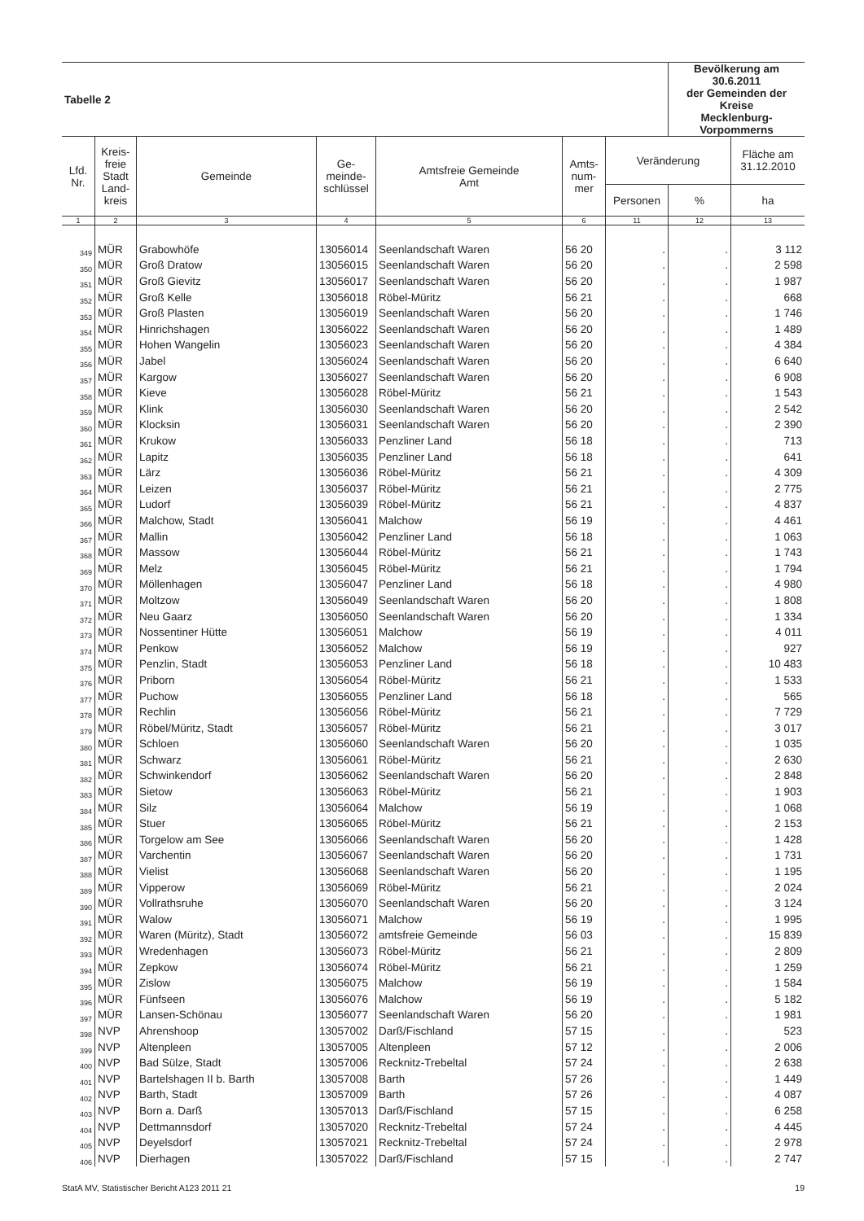| Tabelle 2 | | | | | | | Bevölkerung am 30.6.2011 der Gemeinden der Kreise Mecklenburg-Vorpommerns | |
| Lfd. Nr. | Kreis- freie Stadt Land- kreis | Gemeinde | Ge- meinde- schlüssel | Amtsfreie Gemeinde Amt | Amts- num- mer | Veränderung | | Fläche am 31.12.2010 |
| | | | | | | Personen | % | ha |
| 1 | 2 | 3 | 4 | 5 | 6 | 11 | 12 | 13 |
| 349 | MÜR | Grabowhöfe | 13056014 | Seenlandschaft Waren | 56 20 | . | . | 3 112 |
| 350 | MÜR | Groß Dratow | 13056015 | Seenlandschaft Waren | 56 20 | . | . | 2 598 |
| 351 | MÜR | Groß Gievitz | 13056017 | Seenlandschaft Waren | 56 20 | . | . | 1 987 |
| 352 | MÜR | Groß Kelle | 13056018 | Röbel-Müritz | 56 21 | . | . | 668 |
| 353 | MÜR | Groß Plasten | 13056019 | Seenlandschaft Waren | 56 20 | . | . | 1 746 |
| 354 | MÜR | Hinrichshagen | 13056022 | Seenlandschaft Waren | 56 20 | . | . | 1 489 |
| 355 | MÜR | Hohen Wangelin | 13056023 | Seenlandschaft Waren | 56 20 | . | . | 4 384 |
| 356 | MÜR | Jabel | 13056024 | Seenlandschaft Waren | 56 20 | . | . | 6 640 |
| 357 | MÜR | Kargow | 13056027 | Seenlandschaft Waren | 56 20 | . | . | 6 908 |
| 358 | MÜR | Kieve | 13056028 | Röbel-Müritz | 56 21 | . | . | 1 543 |
| 359 | MÜR | Klink | 13056030 | Seenlandschaft Waren | 56 20 | . | . | 2 542 |
| 360 | MÜR | Klocksin | 13056031 | Seenlandschaft Waren | 56 20 | . | . | 2 390 |
| 361 | MÜR | Krukow | 13056033 | Penzliner Land | 56 18 | . | . | 713 |
| 362 | MÜR | Lapitz | 13056035 | Penzliner Land | 56 18 | . | . | 641 |
| 363 | MÜR | Lärz | 13056036 | Röbel-Müritz | 56 21 | . | . | 4 309 |
| 364 | MÜR | Leizen | 13056037 | Röbel-Müritz | 56 21 | . | . | 2 775 |
| 365 | MÜR | Ludorf | 13056039 | Röbel-Müritz | 56 21 | . | . | 4 837 |
| 366 | MÜR | Malchow, Stadt | 13056041 | Malchow | 56 19 | . | . | 4 461 |
| 367 | MÜR | Mallin | 13056042 | Penzliner Land | 56 18 | . | . | 1 063 |
| 368 | MÜR | Massow | 13056044 | Röbel-Müritz | 56 21 | . | . | 1 743 |
| 369 | MÜR | Melz | 13056045 | Röbel-Müritz | 56 21 | . | . | 1 794 |
| 370 | MÜR | Möllenhagen | 13056047 | Penzliner Land | 56 18 | . | . | 4 980 |
| 371 | MÜR | Moltzow | 13056049 | Seenlandschaft Waren | 56 20 | . | . | 1 808 |
| 372 | MÜR | Neu Gaarz | 13056050 | Seenlandschaft Waren | 56 20 | . | . | 1 334 |
| 373 | MÜR | Nossentiner Hütte | 13056051 | Malchow | 56 19 | . | . | 4 011 |
| 374 | MÜR | Penkow | 13056052 | Malchow | 56 19 | . | . | 927 |
| 375 | MÜR | Penzlin, Stadt | 13056053 | Penzliner Land | 56 18 | . | . | 10 483 |
| 376 | MÜR | Priborn | 13056054 | Röbel-Müritz | 56 21 | . | . | 1 533 |
| 377 | MÜR | Puchow | 13056055 | Penzliner Land | 56 18 | . | . | 565 |
| 378 | MÜR | Rechlin | 13056056 | Röbel-Müritz | 56 21 | . | . | 7 729 |
| 379 | MÜR | Röbel/Müritz, Stadt | 13056057 | Röbel-Müritz | 56 21 | . | . | 3 017 |
| 380 | MÜR | Schloen | 13056060 | Seenlandschaft Waren | 56 20 | . | . | 1 035 |
| 381 | MÜR | Schwarz | 13056061 | Röbel-Müritz | 56 21 | . | . | 2 630 |
| 382 | MÜR | Schwinkendorf | 13056062 | Seenlandschaft Waren | 56 20 | . | . | 2 848 |
| 383 | MÜR | Sietow | 13056063 | Röbel-Müritz | 56 21 | . | . | 1 903 |
| 384 | MÜR | Silz | 13056064 | Malchow | 56 19 | . | . | 1 068 |
| 385 | MÜR | Stuer | 13056065 | Röbel-Müritz | 56 21 | . | . | 2 153 |
| 386 | MÜR | Torgelow am See | 13056066 | Seenlandschaft Waren | 56 20 | . | . | 1 428 |
| 387 | MÜR | Varchentin | 13056067 | Seenlandschaft Waren | 56 20 | . | . | 1 731 |
| 388 | MÜR | Vielist | 13056068 | Seenlandschaft Waren | 56 20 | . | . | 1 195 |
| 389 | MÜR | Vipperow | 13056069 | Röbel-Müritz | 56 21 | . | . | 2 024 |
| 390 | MÜR | Vollrathsruhe | 13056070 | Seenlandschaft Waren | 56 20 | . | . | 3 124 |
| 391 | MÜR | Walow | 13056071 | Malchow | 56 19 | . | . | 1 995 |
| 392 | MÜR | Waren (Müritz), Stadt | 13056072 | amtsfreie Gemeinde | 56 03 | . | . | 15 839 |
| 393 | MÜR | Wredenhagen | 13056073 | Röbel-Müritz | 56 21 | . | . | 2 809 |
| 394 | MÜR | Zepkow | 13056074 | Röbel-Müritz | 56 21 | . | . | 1 259 |
| 395 | MÜR | Zislow | 13056075 | Malchow | 56 19 | . | . | 1 584 |
| 396 | MÜR | Fünfseen | 13056076 | Malchow | 56 19 | . | . | 5 182 |
| 397 | MÜR | Lansen-Schönau | 13056077 | Seenlandschaft Waren | 56 20 | . | . | 1 981 |
| 398 | NVP | Ahrenshoop | 13057002 | Darß/Fischland | 57 15 | . | . | 523 |
| 399 | NVP | Altenpleen | 13057005 | Altenpleen | 57 12 | . | . | 2 006 |
| 400 | NVP | Bad Sülze, Stadt | 13057006 | Recknitz-Trebeltal | 57 24 | . | . | 2 638 |
| 401 | NVP | Bartelshagen II b. Barth | 13057008 | Barth | 57 26 | . | . | 1 449 |
| 402 | NVP | Barth, Stadt | 13057009 | Barth | 57 26 | . | . | 4 087 |
| 403 | NVP | Born a. Darß | 13057013 | Darß/Fischland | 57 15 | . | . | 6 258 |
| 404 | NVP | Dettmannsdorf | 13057020 | Recknitz-Trebeltal | 57 24 | . | . | 4 445 |
| 405 | NVP | Deyelsdorf | 13057021 | Recknitz-Trebeltal | 57 24 | . | . | 2 978 |
| 406 | NVP | Dierhagen | 13057022 | Darß/Fischland | 57 15 | . | . | 2 747 |
StatA MV, Statistischer Bericht A123 2011 21 19